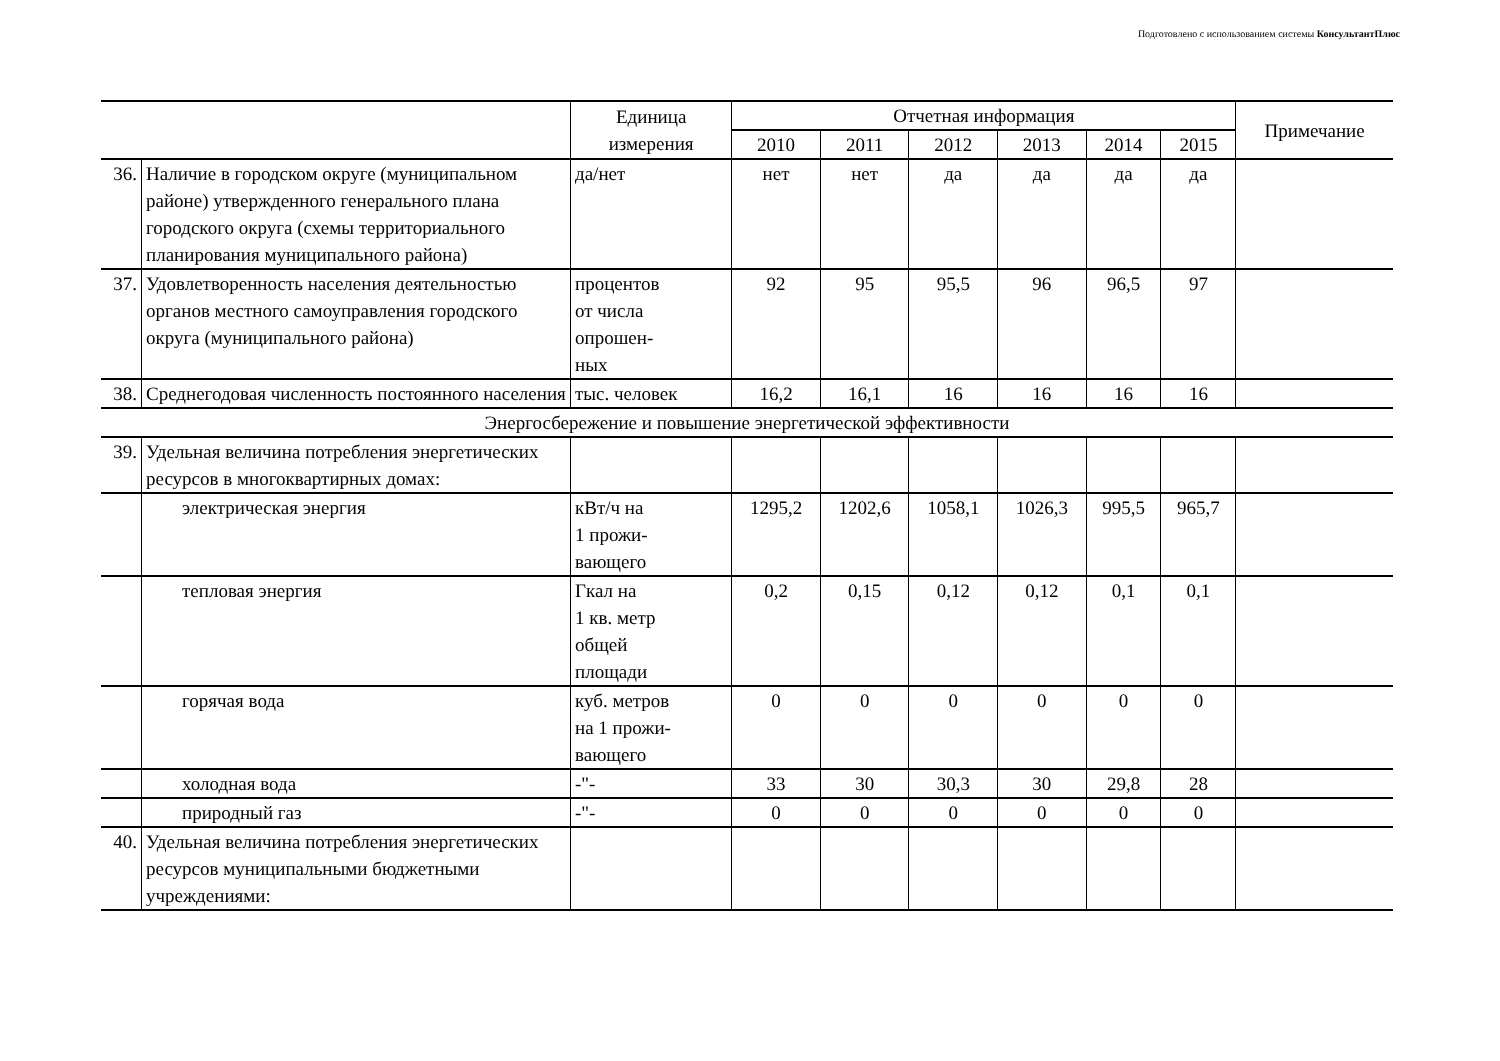Подготовлено с использованием системы КонсультантПлюс
| | | Единица измерения | Отчетная информация | | | | | | Примечание |
| --- | --- | --- | --- | --- | --- | --- | --- | --- | --- |
| | | | 2010 | 2011 | 2012 | 2013 | 2014 | 2015 | |
| 36. | Наличие в городском округе (муниципальном районе) утвержденного генерального плана городского округа (схемы территориального планирования муниципального района) | да/нет | нет | нет | да | да | да | да | |
| 37. | Удовлетворенность населения деятельностью органов местного самоуправления городского округа (муниципального района) | процентов от числа опрошен- ных | 92 | 95 | 95,5 | 96 | 96,5 | 97 | |
| 38. | Среднегодовая численность постоянного населения | тыс. человек | 16,2 | 16,1 | 16 | 16 | 16 | 16 | |
| Энергосбережение и повышение энергетической эффективности | | | | | | | | | |
| 39. | Удельная величина потребления энергетических ресурсов в многоквартирных домах: | | | | | | | | |
| | электрическая энергия | кВт/ч на 1 прожи- вающего | 1295,2 | 1202,6 | 1058,1 | 1026,3 | 995,5 | 965,7 | |
| | тепловая энергия | Гкал на 1 кв. метр общей площади | 0,2 | 0,15 | 0,12 | 0,12 | 0,1 | 0,1 | |
| | горячая вода | куб. метров на 1 прожи- вающего | 0 | 0 | 0 | 0 | 0 | 0 | |
| | холодная вода | -"- | 33 | 30 | 30,3 | 30 | 29,8 | 28 | |
| | природный газ | -"- | 0 | 0 | 0 | 0 | 0 | 0 | |
| 40. | Удельная величина потребления энергетических ресурсов муниципальными бюджетными учреждениями: | | | | | | | | |